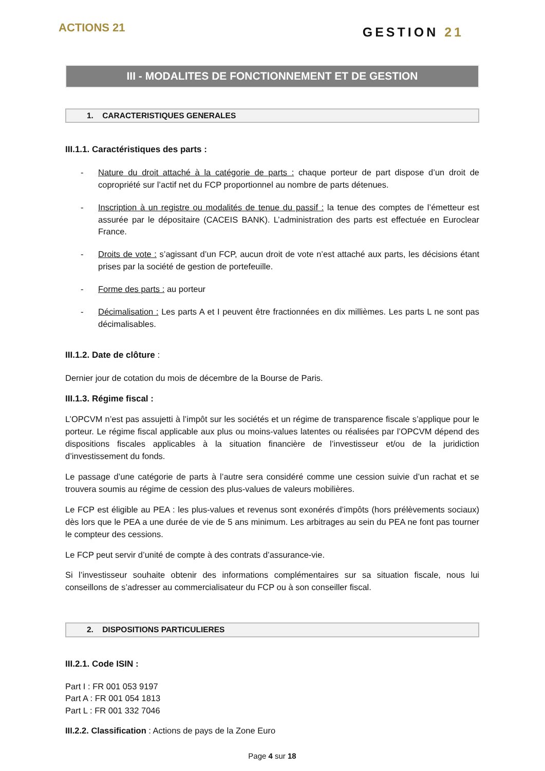ACTIONS 21
GESTION 21
III - MODALITES DE FONCTIONNEMENT ET DE GESTION
1. CARACTERISTIQUES GENERALES
III.1.1. Caractéristiques des parts :
- Nature du droit attaché à la catégorie de parts : chaque porteur de part dispose d’un droit de copropriété sur l’actif net du FCP proportionnel au nombre de parts détenues.
- Inscription à un registre ou modalités de tenue du passif : la tenue des comptes de l’émetteur est assurée par le dépositaire (CACEIS BANK). L’administration des parts est effectuée en Euroclear France.
- Droits de vote : s’agissant d’un FCP, aucun droit de vote n’est attaché aux parts, les décisions étant prises par la société de gestion de portefeuille.
- Forme des parts : au porteur
- Décimalisation : Les parts A et I peuvent être fractionnées en dix millièmes. Les parts L ne sont pas décimalisables.
III.1.2. Date de clôture :
Dernier jour de cotation du mois de décembre de la Bourse de Paris.
III.1.3. Régime fiscal :
L’OPCVM n’est pas assujetti à l’impôt sur les sociétés et un régime de transparence fiscale s’applique pour le porteur. Le régime fiscal applicable aux plus ou moins-values latentes ou réalisées par l’OPCVM dépend des dispositions fiscales applicables à la situation financière de l’investisseur et/ou de la juridiction d’investissement du fonds.
Le passage d’une catégorie de parts à l’autre sera considéré comme une cession suivie d’un rachat et se trouvera soumis au régime de cession des plus-values de valeurs mobilières.
Le FCP est éligible au PEA : les plus-values et revenus sont exonérés d’impôts (hors prélèvements sociaux) dès lors que le PEA a une durée de vie de 5 ans minimum. Les arbitrages au sein du PEA ne font pas tourner le compteur des cessions.
Le FCP peut servir d’unité de compte à des contrats d’assurance-vie.
Si l’investisseur souhaite obtenir des informations complémentaires sur sa situation fiscale, nous lui conseillons de s’adresser au commercialisateur du FCP ou à son conseiller fiscal.
2. DISPOSITIONS PARTICULIERES
III.2.1. Code ISIN :
Part I : FR 001 053 9197
Part A : FR 001 054 1813
Part L : FR 001 332 7046
III.2.2. Classification : Actions de pays de la Zone Euro
Page 4 sur 18